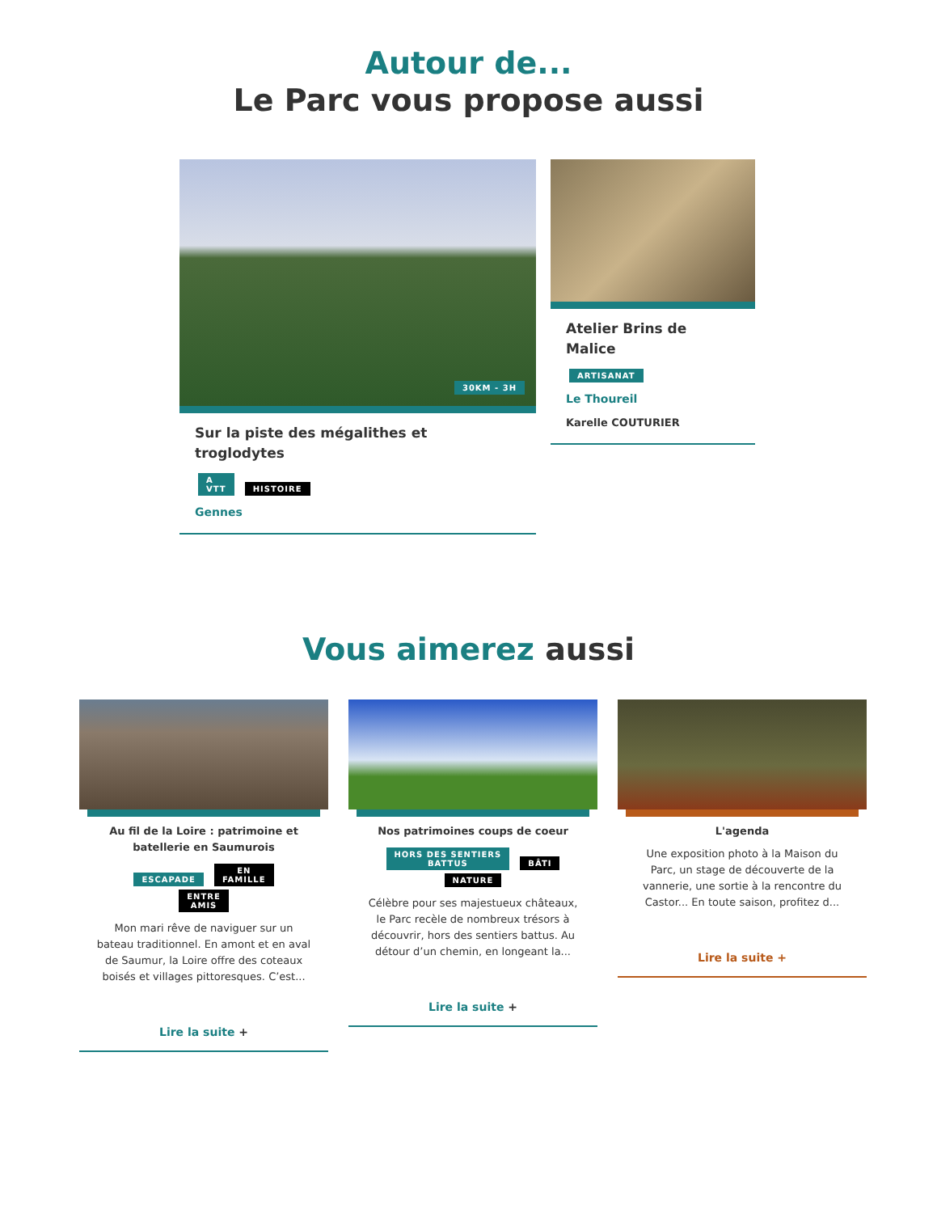Autour de...
Le Parc vous propose aussi
30KM - 3H
Sur la piste des mégalithes et troglodytes
A
VTT HISTOIRE
Gennes
Atelier Brins de Malice
ARTISANAT
Le Thoureil
Karelle COUTURIER
Vous aimerez aussi
Au fil de la Loire : patrimoine et batellerie en Saumurois
ESCAPADE EN
FAMILLE
ENTRE
AMIS
Mon mari rêve de naviguer sur un bateau traditionnel. En amont et en aval de Saumur, la Loire offre des coteaux boisés et villages pittoresques. C’est...
Lire la suite +
Nos patrimoines coups de coeur
HORS DES SENTIERS
BATTUS BÂTI
NATURE
Célèbre pour ses majestueux châteaux, le Parc recèle de nombreux trésors à découvrir, hors des sentiers battus. Au détour d’un chemin, en longeant la...
Lire la suite +
L'agenda
Une exposition photo à la Maison du Parc, un stage de découverte de la vannerie, une sortie à la rencontre du Castor... En toute saison, profitez d...
Lire la suite +